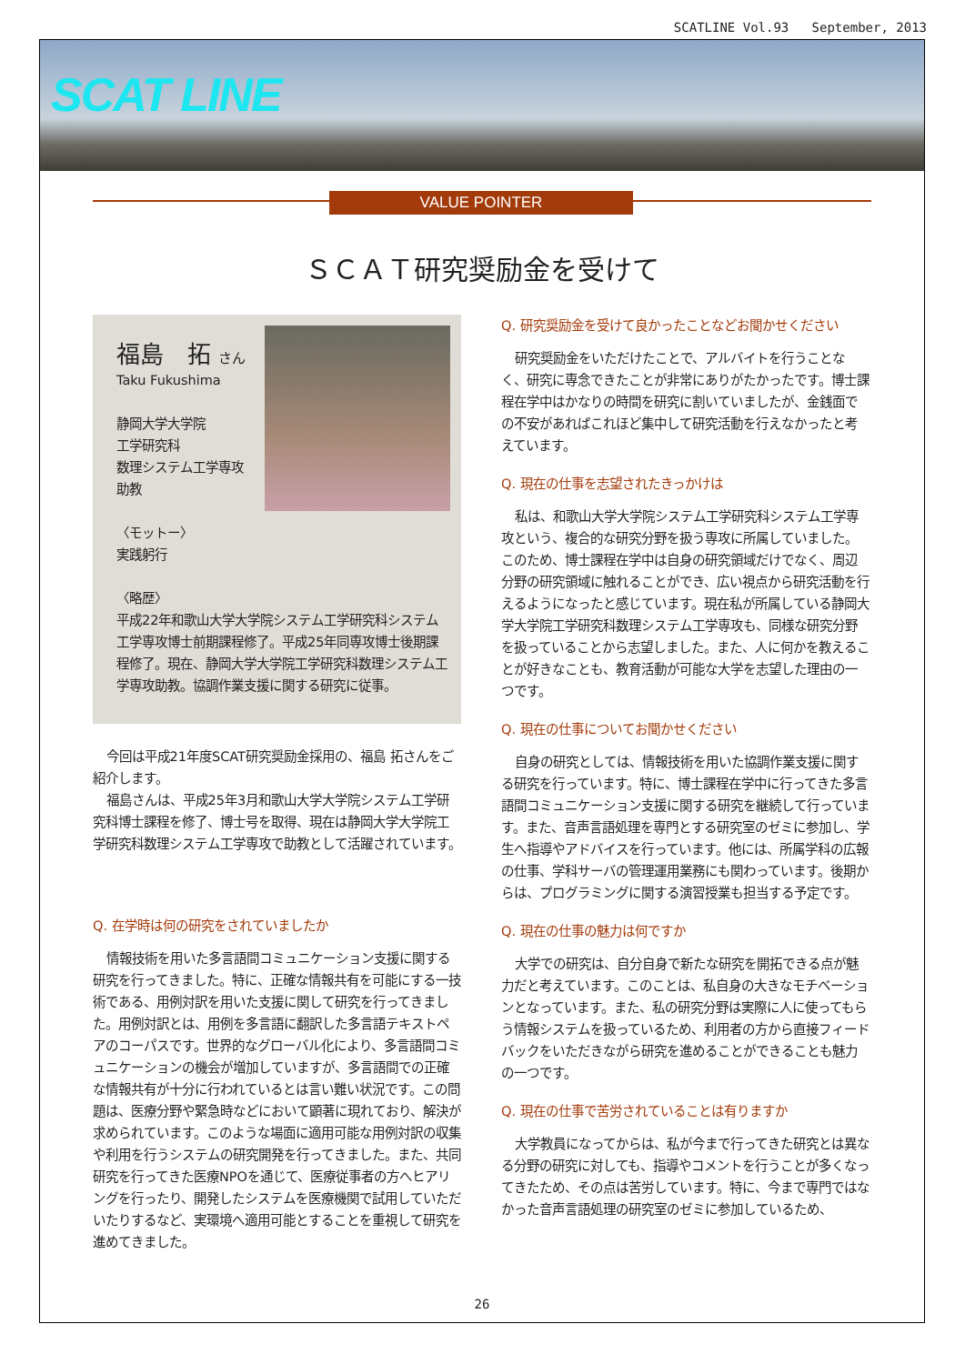SCATLINE Vol.93 September, 2013
SCAT LINE
VALUE POINTER
ＳＣＡＴ研究奨励金を受けて
福島　拓 さん
Taku Fukushima
静岡大学大学院
工学研究科
数理システム工学専攻
助教
〈モットー〉
実践躬行
〈略歴〉
平成22年和歌山大学大学院システム工学研究科システム工学専攻博士前期課程修了。平成25年同専攻博士後期課程修了。現在、静岡大学大学院工学研究科数理システム工学専攻助教。協調作業支援に関する研究に従事。
今回は平成21年度SCAT研究奨励金採用の、福島 拓さんをご紹介します。
福島さんは、平成25年3月和歌山大学大学院システム工学研究科博士課程を修了、博士号を取得、現在は静岡大学大学院工学研究科数理システム工学専攻で助教として活躍されています。
Q. 在学時は何の研究をされていましたか
情報技術を用いた多言語間コミュニケーション支援に関する研究を行ってきました。特に、正確な情報共有を可能にする一技術である、用例対訳を用いた支援に関して研究を行ってきました。用例対訳とは、用例を多言語に翻訳した多言語テキストペアのコーパスです。世界的なグローバル化により、多言語間コミュニケーションの機会が増加していますが、多言語間での正確な情報共有が十分に行われているとは言い難い状況です。この問題は、医療分野や緊急時などにおいて顕著に現れており、解決が求められています。このような場面に適用可能な用例対訳の収集や利用を行うシステムの研究開発を行ってきました。また、共同研究を行ってきた医療NPOを通じて、医療従事者の方へヒアリングを行ったり、開発したシステムを医療機関で試用していただいたりするなど、実環境へ適用可能とすることを重視して研究を進めてきました。
Q. 研究奨励金を受けて良かったことなどお聞かせください
研究奨励金をいただけたことで、アルバイトを行うことなく、研究に専念できたことが非常にありがたかったです。博士課程在学中はかなりの時間を研究に割いていましたが、金銭面での不安があればこれほど集中して研究活動を行えなかったと考えています。
Q. 現在の仕事を志望されたきっかけは
私は、和歌山大学大学院システム工学研究科システム工学専攻という、複合的な研究分野を扱う専攻に所属していました。このため、博士課程在学中は自身の研究領域だけでなく、周辺分野の研究領域に触れることができ、広い視点から研究活動を行えるようになったと感じています。現在私が所属している静岡大学大学院工学研究科数理システム工学専攻も、同様な研究分野を扱っていることから志望しました。また、人に何かを教えることが好きなことも、教育活動が可能な大学を志望した理由の一つです。
Q. 現在の仕事についてお聞かせください
自身の研究としては、情報技術を用いた協調作業支援に関する研究を行っています。特に、博士課程在学中に行ってきた多言語間コミュニケーション支援に関する研究を継続して行っています。また、音声言語処理を専門とする研究室のゼミに参加し、学生へ指導やアドバイスを行っています。他には、所属学科の広報の仕事、学科サーバの管理運用業務にも関わっています。後期からは、プログラミングに関する演習授業も担当する予定です。
Q. 現在の仕事の魅力は何ですか
大学での研究は、自分自身で新たな研究を開拓できる点が魅力だと考えています。このことは、私自身の大きなモチベーションとなっています。また、私の研究分野は実際に人に使ってもらう情報システムを扱っているため、利用者の方から直接フィードバックをいただきながら研究を進めることができることも魅力の一つです。
Q. 現在の仕事で苦労されていることは有りますか
大学教員になってからは、私が今まで行ってきた研究とは異なる分野の研究に対しても、指導やコメントを行うことが多くなってきたため、その点は苦労しています。特に、今まで専門ではなかった音声言語処理の研究室のゼミに参加しているため、
26